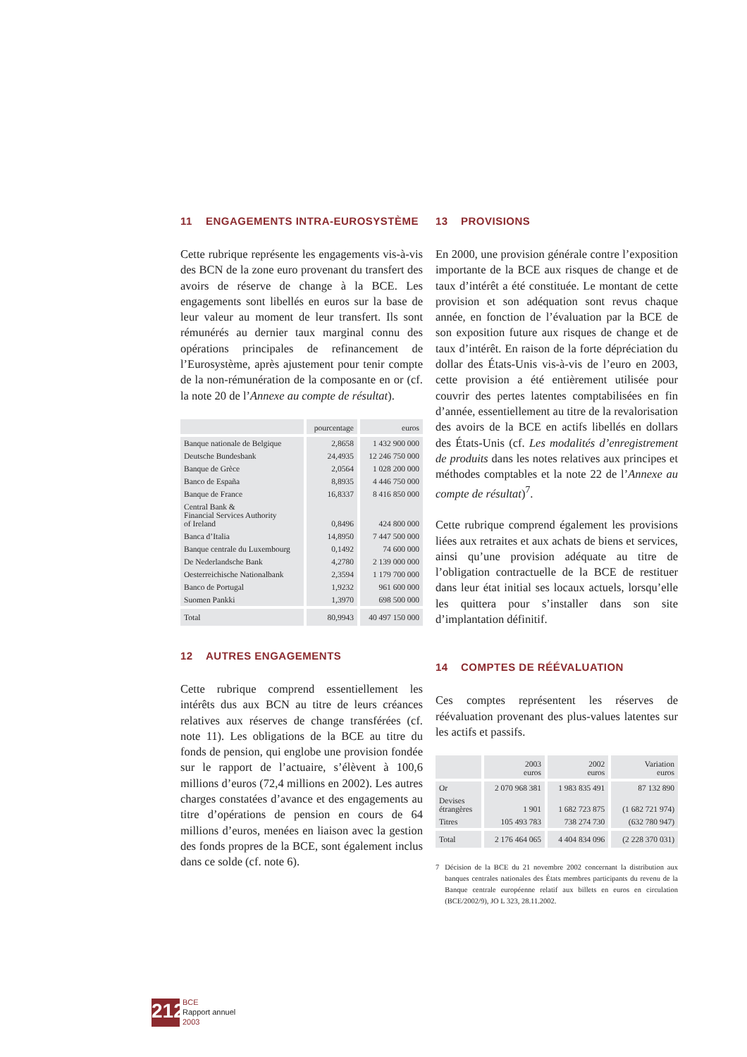11 ENGAGEMENTS INTRA-EUROSYSTÈME
Cette rubrique représente les engagements vis-à-vis des BCN de la zone euro provenant du transfert des avoirs de réserve de change à la BCE. Les engagements sont libellés en euros sur la base de leur valeur au moment de leur transfert. Ils sont rémunérés au dernier taux marginal connu des opérations principales de refinancement de l’Eurosystème, après ajustement pour tenir compte de la non-rémunération de la composante en or (cf. la note 20 de l’Annexe au compte de résultat).
| | pourcentage | euros |
| --- | --- | --- |
| Banque nationale de Belgique | 2,8658 | 1 432 900 000 |
| Deutsche Bundesbank | 24,4935 | 12 246 750 000 |
| Banque de Grèce | 2,0564 | 1 028 200 000 |
| Banco de España | 8,8935 | 4 446 750 000 |
| Banque de France | 16,8337 | 8 416 850 000 |
| Central Bank & Financial Services Authority of Ireland | 0,8496 | 424 800 000 |
| Banca d’Italia | 14,8950 | 7 447 500 000 |
| Banque centrale du Luxembourg | 0,1492 | 74 600 000 |
| De Nederlandsche Bank | 4,2780 | 2 139 000 000 |
| Oesterreichische Nationalbank | 2,3594 | 1 179 700 000 |
| Banco de Portugal | 1,9232 | 961 600 000 |
| Suomen Pankki | 1,3970 | 698 500 000 |
| Total | 80,9943 | 40 497 150 000 |
12 AUTRES ENGAGEMENTS
Cette rubrique comprend essentiellement les intérêts dus aux BCN au titre de leurs créances relatives aux réserves de change transférées (cf. note 11). Les obligations de la BCE au titre du fonds de pension, qui englobe une provision fondée sur le rapport de l’actuaire, s’élèvent à 100,6 millions d’euros (72,4 millions en 2002). Les autres charges constatées d’avance et des engagements au titre d’opérations de pension en cours de 64 millions d’euros, menées en liaison avec la gestion des fonds propres de la BCE, sont également inclus dans ce solde (cf. note 6).
13 PROVISIONS
En 2000, une provision générale contre l’exposition importante de la BCE aux risques de change et de taux d’intérêt a été constituée. Le montant de cette provision et son adéquation sont revus chaque année, en fonction de l’évaluation par la BCE de son exposition future aux risques de change et de taux d’intérêt. En raison de la forte dépréciation du dollar des États-Unis vis-à-vis de l’euro en 2003, cette provision a été entièrement utilisée pour couvrir des pertes latentes comptabilisées en fin d’année, essentiellement au titre de la revalorisation des avoirs de la BCE en actifs libellés en dollars des États-Unis (cf. Les modalités d’enregistrement de produits dans les notes relatives aux principes et méthodes comptables et la note 22 de l’Annexe au compte de résultat)<sup>7</sup>.
Cette rubrique comprend également les provisions liées aux retraites et aux achats de biens et services, ainsi qu’une provision adéquate au titre de l’obligation contractuelle de la BCE de restituer dans leur état initial ses locaux actuels, lorsqu’elle les quittera pour s’installer dans son site d’implantation définitif.
14 COMPTES DE RÉÉVALUATION
Ces comptes représentent les réserves de réévaluation provenant des plus-values latentes sur les actifs et passifs.
| | 2003 euros | 2002 euros | Variation euros |
| --- | --- | --- | --- |
| Or | 2 070 968 381 | 1 983 835 491 | 87 132 890 |
| Devises étrangères | 1 901 | 1 682 723 875 | (1 682 721 974) |
| Titres | 105 493 783 | 738 274 730 | (632 780 947) |
| Total | 2 176 464 065 | 4 404 834 096 | (2 228 370 031) |
7 Décision de la BCE du 21 novembre 2002 concernant la distribution aux banques centrales nationales des États membres participants du revenu de la Banque centrale européenne relatif aux billets en euros en circulation (BCE/2002/9), JO L 323, 28.11.2002.
212
BCE
Rapport annuel
2003